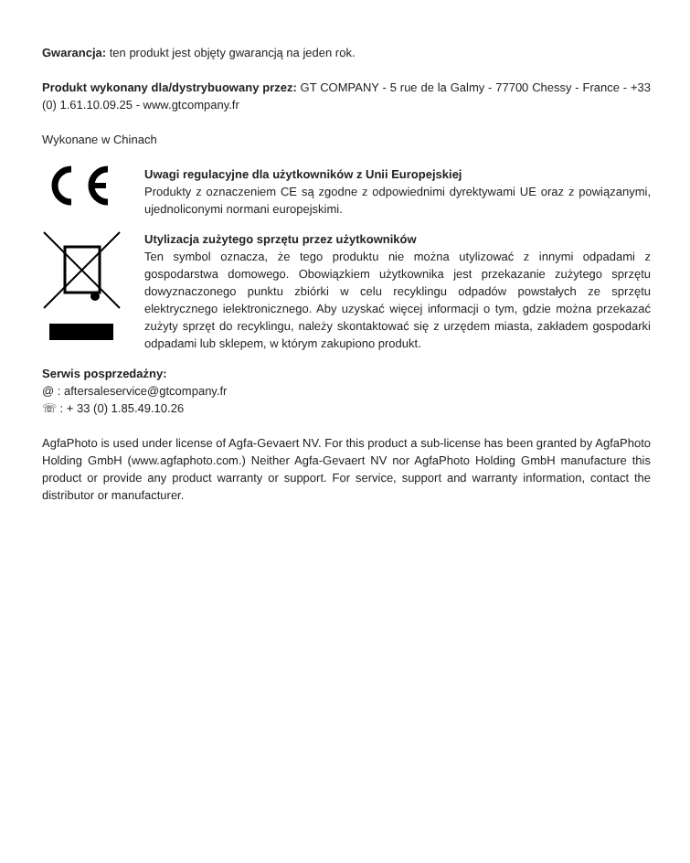Gwarancja: ten produkt jest objęty gwarancją na jeden rok.
Produkt wykonany dla/dystrybuowany przez: GT COMPANY - 5 rue de la Galmy - 77700 Chessy - France - +33 (0) 1.61.10.09.25 - www.gtcompany.fr
Wykonane w Chinach
Uwagi regulacyjne dla użytkowników z Unii Europejskiej
Produkty z oznaczeniem CE są zgodne z odpowiednimi dyrektywami UE oraz z powiązanymi, ujednoliconymi normani europejskimi.
Utylizacja zużytego sprzętu przez użytkowników
Ten symbol oznacza, że tego produktu nie można utylizować z innymi odpadami z gospodarstwa domowego. Obowiązkiem użytkownika jest przekazanie zużytego sprzętu dowyznaczonego punktu zbiórki w celu recyklingu odpadów powstałych ze sprzętu elektrycznego ielektronicznego. Aby uzyskać więcej informacji o tym, gdzie można przekazać zużyty sprzęt do recyklingu, należy skontaktować się z urzędem miasta, zakładem gospodarki odpadami lub sklepem, w którym zakupiono produkt.
Serwis posprzedażny:
@ : aftersaleservice@gtcompany.fr
☏ : + 33 (0) 1.85.49.10.26
AgfaPhoto is used under license of Agfa-Gevaert NV. For this product a sub-license has been granted by AgfaPhoto Holding GmbH (www.agfaphoto.com.) Neither Agfa-Gevaert NV nor AgfaPhoto Holding GmbH manufacture this product or provide any product warranty or support. For service, support and warranty information, contact the distributor or manufacturer.